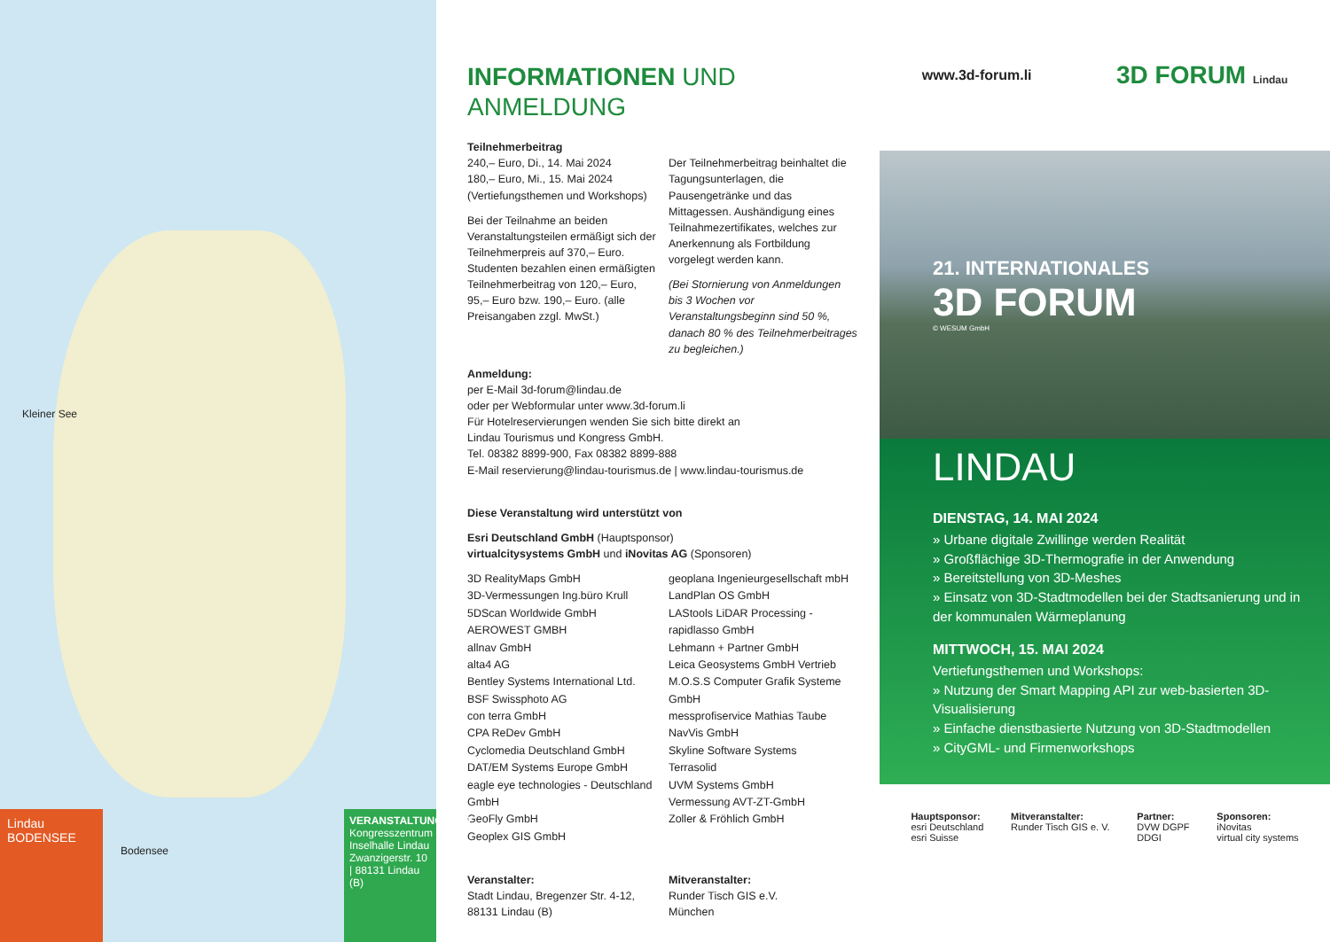Kleiner See
Lindau
BODENSEE
Bodensee
VERANSTALTUNGSORT
Kongresszentrum Inselhalle Lindau
Zwanzigerstr. 10 | 88131 Lindau (B)
INFORMATIONEN UND
ANMELDUNG
Teilnehmerbeitrag
240,– Euro, Di., 14. Mai 2024
180,– Euro, Mi., 15. Mai 2024
(Vertiefungsthemen und Workshops)
Bei der Teilnahme an beiden Veranstaltungsteilen ermäßigt sich der Teilnehmerpreis auf 370,– Euro. Studenten bezahlen einen ermäßigten Teilnehmerbeitrag von 120,– Euro, 95,– Euro bzw. 190,– Euro. (alle Preisangaben zzgl. MwSt.)
Der Teilnehmerbeitrag beinhaltet die Tagungsunterlagen, die Pausengetränke und das Mittagessen. Aushändigung eines Teilnahmezertifikates, welches zur Anerkennung als Fortbildung vorgelegt werden kann.
(Bei Stornierung von Anmeldungen bis 3 Wochen vor Veranstaltungsbeginn sind 50 %, danach 80 % des Teilnehmerbeitrages zu begleichen.)
Anmeldung:
per E-Mail 3d-forum@lindau.de
oder per Webformular unter www.3d-forum.li
Für Hotelreservierungen wenden Sie sich bitte direkt an
Lindau Tourismus und Kongress GmbH.
Tel. 08382 8899-900, Fax 08382 8899-888
E-Mail reservierung@lindau-tourismus.de | www.lindau-tourismus.de
Diese Veranstaltung wird unterstützt von
Esri Deutschland GmbH (Hauptsponsor)
virtualcitysystems GmbH und iNovitas AG (Sponsoren)
3D RealityMaps GmbH
3D-Vermessungen Ing.büro Krull
5DScan Worldwide GmbH
AEROWEST GMBH
allnav GmbH
alta4 AG
Bentley Systems International Ltd.
BSF Swissphoto AG
con terra GmbH
CPA ReDev GmbH
Cyclomedia Deutschland GmbH
DAT/EM Systems Europe GmbH
eagle eye technologies - Deutschland GmbH
GeoFly GmbH
Geoplex GIS GmbH
geoplana Ingenieurgesellschaft mbH
LandPlan OS GmbH
LAStools LiDAR Processing - rapidlasso GmbH
Lehmann + Partner GmbH
Leica Geosystems GmbH Vertrieb
M.O.S.S Computer Grafik Systeme GmbH
messprofiservice Mathias Taube
NavVis GmbH
Skyline Software Systems
Terrasolid
UVM Systems GmbH
Vermessung AVT-ZT-GmbH
Zoller & Fröhlich GmbH
Veranstalter:
Stadt Lindau, Bregenzer Str. 4-12, 88131 Lindau (B)
Mitveranstalter:
Runder Tisch GIS e.V.
München
www.3d-forum.li
3D FORUM Lindau
21. INTERNATIONALES
3D FORUM
© WESUM GmbH
LINDAU
DIENSTAG, 14. MAI 2024
» Urbane digitale Zwillinge werden Realität
» Großflächige 3D-Thermografie in der Anwendung
» Bereitstellung von 3D-Meshes
» Einsatz von 3D-Stadtmodellen bei der Stadtsanierung und in der kommunalen Wärmeplanung
MITTWOCH, 15. MAI 2024
Vertiefungsthemen und Workshops:
» Nutzung der Smart Mapping API zur web-basierten 3D-Visualisierung
» Einfache dienstbasierte Nutzung von 3D-Stadtmodellen
» CityGML- und Firmenworkshops
Hauptsponsor:
esri Deutschland
esri Suisse
Mitveranstalter:
Runder Tisch GIS e. V.
Partner:
DVW DGPF
DDGI
Sponsoren:
iNovitas
virtual city systems